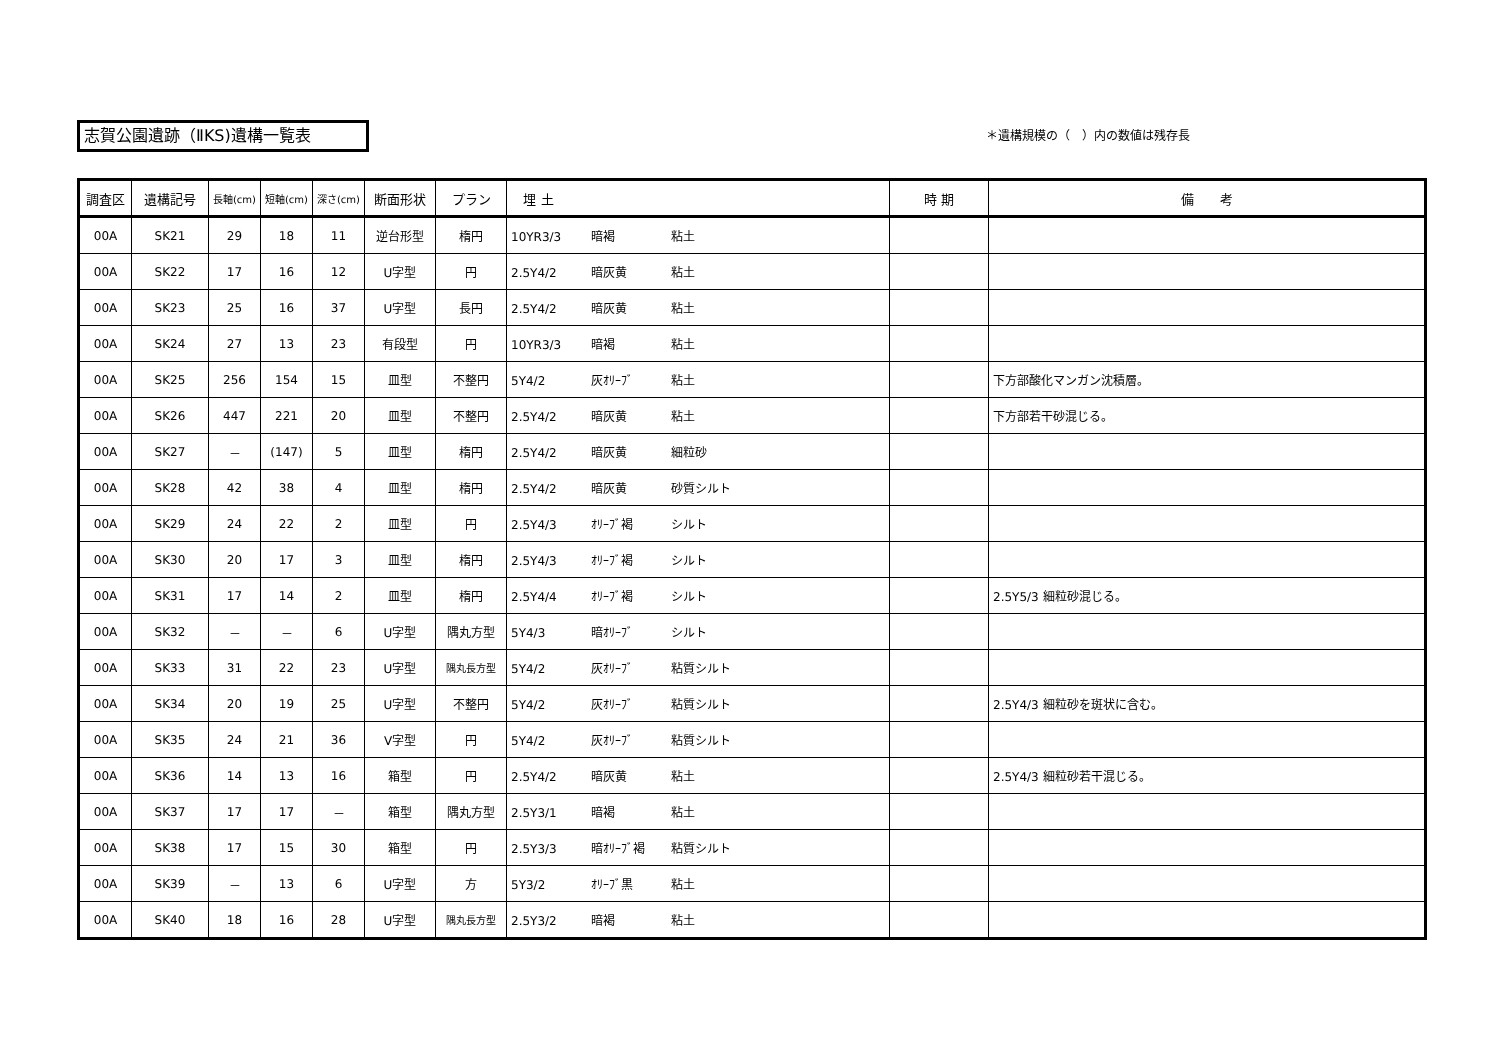志賀公園遺跡（ⅡKS)遺構一覧表 ＊遺構規模の（　）内の数値は残存長
| 調査区 | 遺構記号 | 長軸(cm) | 短軸(cm) | 深さ(cm) | 断面形状 | プラン | 埋 土 | 時 期 | 備 考 |
| --- | --- | --- | --- | --- | --- | --- | --- | --- | --- |
| 00A | SK21 | 29 | 18 | 11 | 逆台形型 | 楕円 | 10YR3/3 暗褐 粘土 | | |
| 00A | SK22 | 17 | 16 | 12 | U字型 | 円 | 2.5Y4/2 暗灰黄 粘土 | | |
| 00A | SK23 | 25 | 16 | 37 | U字型 | 長円 | 2.5Y4/2 暗灰黄 粘土 | | |
| 00A | SK24 | 27 | 13 | 23 | 有段型 | 円 | 10YR3/3 暗褐 粘土 | | |
| 00A | SK25 | 256 | 154 | 15 | 皿型 | 不整円 | 5Y4/2 灰ｵﾘｰﾌﾞ 粘土 | | 下方部酸化マンガン沈積層。 |
| 00A | SK26 | 447 | 221 | 20 | 皿型 | 不整円 | 2.5Y4/2 暗灰黄 粘土 | | 下方部若干砂混じる。 |
| 00A | SK27 | － | (147) | 5 | 皿型 | 楕円 | 2.5Y4/2 暗灰黄 細粒砂 | | |
| 00A | SK28 | 42 | 38 | 4 | 皿型 | 楕円 | 2.5Y4/2 暗灰黄 砂質シルト | | |
| 00A | SK29 | 24 | 22 | 2 | 皿型 | 円 | 2.5Y4/3 ｵﾘｰﾌﾞ褐 シルト | | |
| 00A | SK30 | 20 | 17 | 3 | 皿型 | 楕円 | 2.5Y4/3 ｵﾘｰﾌﾞ褐 シルト | | |
| 00A | SK31 | 17 | 14 | 2 | 皿型 | 楕円 | 2.5Y4/4 ｵﾘｰﾌﾞ褐 シルト | | 2.5Y5/3 細粒砂混じる。 |
| 00A | SK32 | － | － | 6 | U字型 | 隅丸方型 | 5Y4/3 暗ｵﾘｰﾌﾞ シルト | | |
| 00A | SK33 | 31 | 22 | 23 | U字型 | 隅丸長方型 | 5Y4/2 灰ｵﾘｰﾌﾞ 粘質シルト | | |
| 00A | SK34 | 20 | 19 | 25 | U字型 | 不整円 | 5Y4/2 灰ｵﾘｰﾌﾞ 粘質シルト | | 2.5Y4/3 細粒砂を斑状に含む。 |
| 00A | SK35 | 24 | 21 | 36 | V字型 | 円 | 5Y4/2 灰ｵﾘｰﾌﾞ 粘質シルト | | |
| 00A | SK36 | 14 | 13 | 16 | 箱型 | 円 | 2.5Y4/2 暗灰黄 粘土 | | 2.5Y4/3 細粒砂若干混じる。 |
| 00A | SK37 | 17 | 17 | － | 箱型 | 隅丸方型 | 2.5Y3/1 暗褐 粘土 | | |
| 00A | SK38 | 17 | 15 | 30 | 箱型 | 円 | 2.5Y3/3 暗ｵﾘｰﾌﾞ褐 粘質シルト | | |
| 00A | SK39 | － | 13 | 6 | U字型 | 方 | 5Y3/2 ｵﾘｰﾌﾞ黒 粘土 | | |
| 00A | SK40 | 18 | 16 | 28 | U字型 | 隅丸長方型 | 2.5Y3/2 暗褐 粘土 | | |